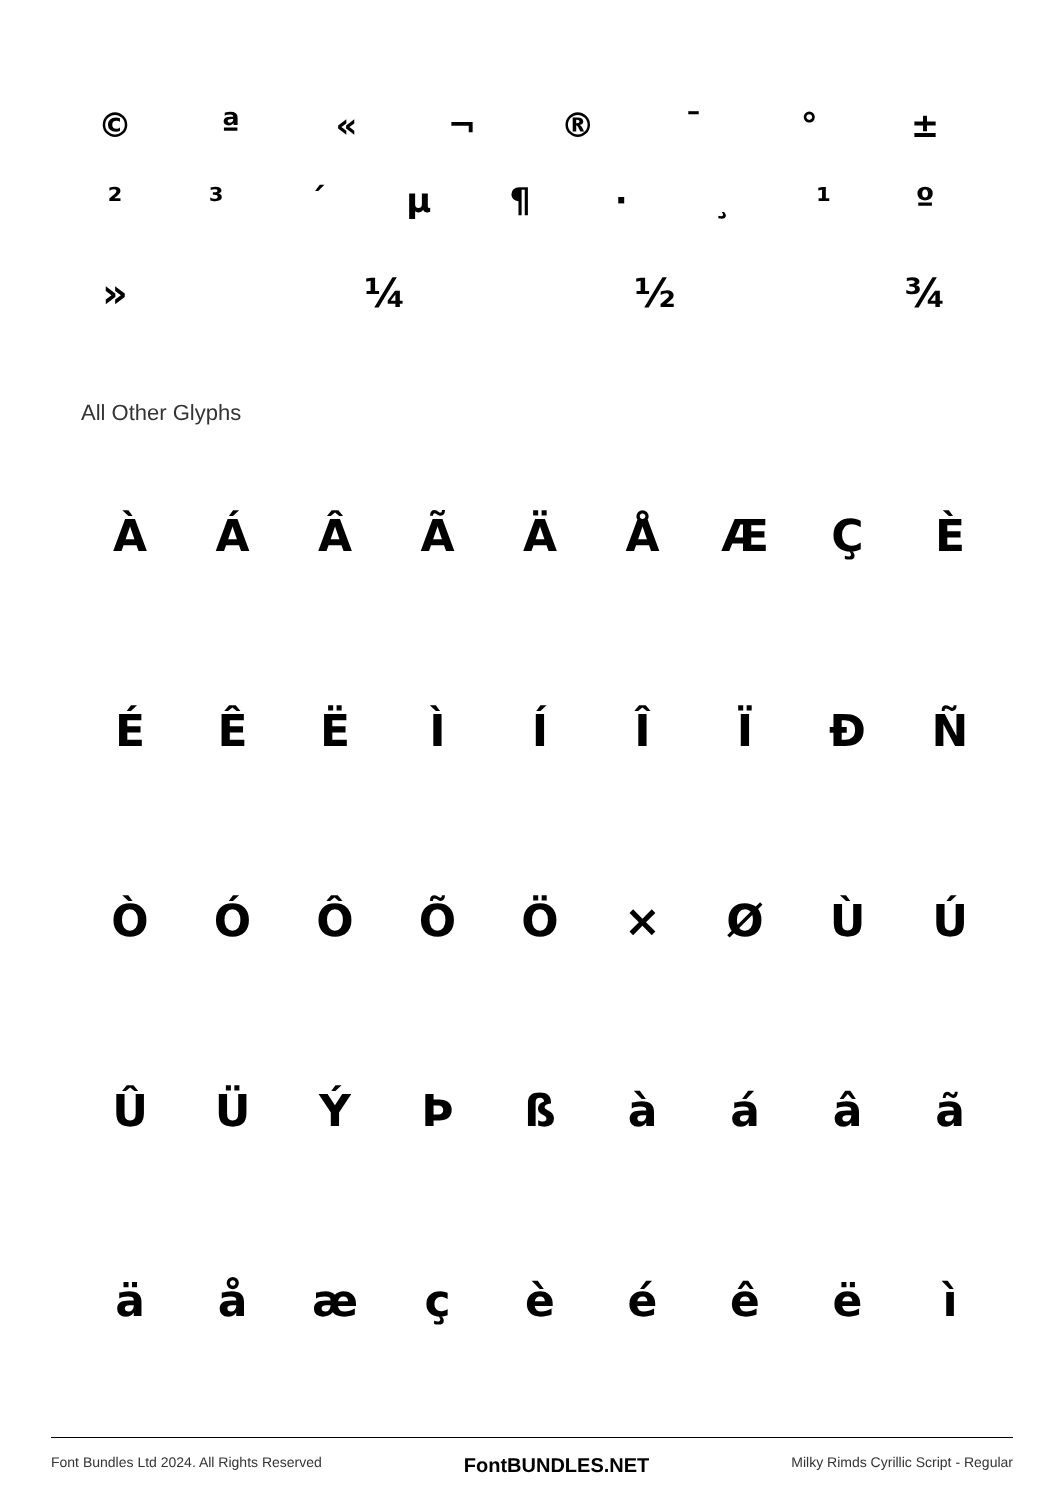© ª « ¬ ® ¯ ° ±
²³ ´ µ ¶ · ¸ ¹ º
» ¼ ½ ¾
All Other Glyphs
ÀÁÂÃÄÅÆÇÈ
ÉÊËÌÍÎÏÐÑ
ÒÓÔÕÖ × ØÙÚ
ÛÜÝÞßàáâã
äåæçèéêëì
Font Bundles Ltd 2024. All Rights Reserved FontBUNDLES.NET Milky Rimds Cyrillic Script - Regular